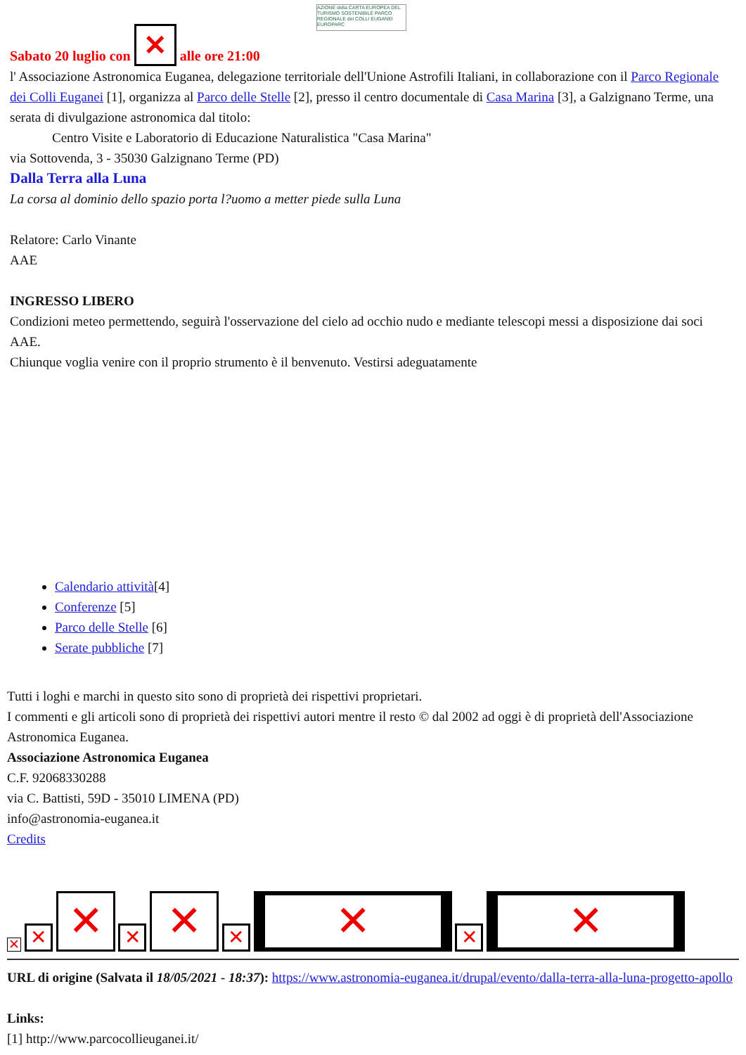AZIONE della CARTA EUROPEA DEL TURISMO SOSTENIBILE PARCO REGIONALE dei COLLI EUGANEI EUROPARC
Sabato 20 luglio con ✕ alle ore 21:00
l' Associazione Astronomica Euganea, delegazione territoriale dell'Unione Astrofili Italiani, in collaborazione con il Parco Regionale dei Colli Euganei [1], organizza al Parco delle Stelle [2], presso il centro documentale di Casa Marina [3], a Galzignano Terme, una serata di divulgazione astronomica dal titolo:
Centro Visite e Laboratorio di Educazione Naturalistica "Casa Marina"
via Sottovenda, 3 - 35030 Galzignano Terme (PD)
Dalla Terra alla Luna
La corsa al dominio dello spazio porta l?uomo a metter piede sulla Luna
Relatore: Carlo Vinante
AAE
INGRESSO LIBERO
Condizioni meteo permettendo, seguirà l'osservazione del cielo ad occhio nudo e mediante telescopi messi a disposizione dai soci AAE.
Chiunque voglia venire con il proprio strumento è il benvenuto. Vestirsi adeguatamente
Calendario attività[4]
Conferenze [5]
Parco delle Stelle [6]
Serate pubbliche [7]
Tutti i loghi e marchi in questo sito sono di proprietà dei rispettivi proprietari.
I commenti e gli articoli sono di proprietà dei rispettivi autori mentre il resto © dal 2002 ad oggi è di proprietà dell'Associazione Astronomica Euganea.
Associazione Astronomica Euganea
C.F. 92068330288
via C. Battisti, 59D - 35010 LIMENA (PD)
info@astronomia-euganea.it
Credits
✕ ✕ ✕ ✕ ✕ ✕ ✕ ✕ ✕
URL di origine (Salvata il 18/05/2021 - 18:37): https://www.astronomia-euganea.it/drupal/evento/dalla-terra-alla-luna-progetto-apollo
Links:
[1] http://www.parcocollieuganei.it/